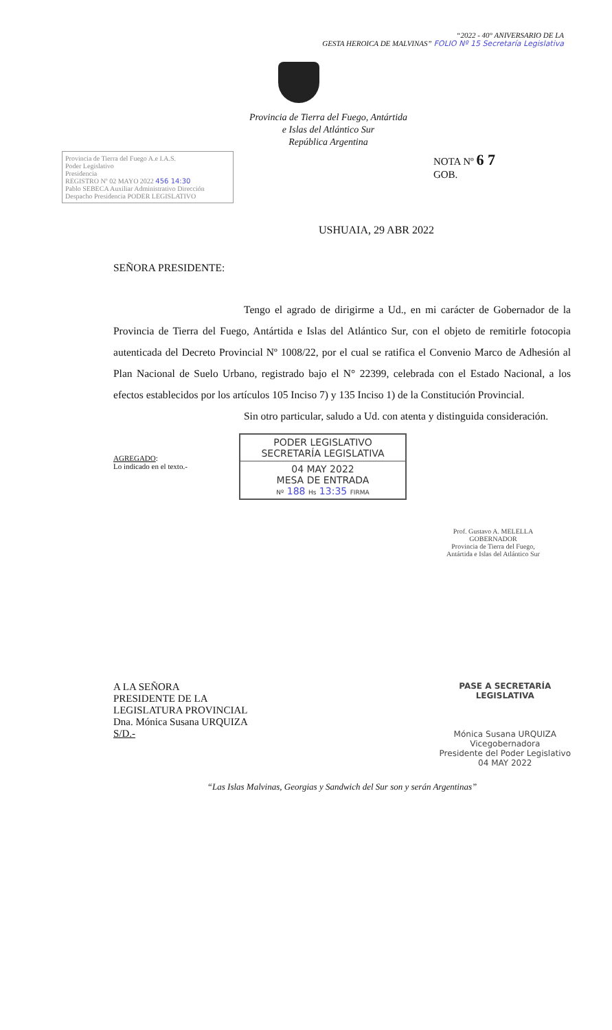“2022 - 40° ANIVERSARIO DE LA
GESTA HEROICA DE MALVINAS” FOLIO Nº 15 Secretaría Legislativa
Provincia de Tierra del Fuego, Antártida
e Islas del Atlántico Sur
República Argentina
Provincia de Tierra del Fuego A.e I.A.S.
Poder Legislativo
Presidencia
REGISTRO Nº 02 MAYO 2022 456 14:30
Pablo SEBECA Auxiliar Administrativo Dirección Despacho Presidencia PODER LEGISLATIVO
NOTA Nº 6 7
GOB.
USHUAIA, 29 ABR 2022
SEÑORA PRESIDENTE:
Tengo el agrado de dirigirme a Ud., en mi carácter de Gobernador de la Provincia de Tierra del Fuego, Antártida e Islas del Atlántico Sur, con el objeto de remitirle fotocopia autenticada del Decreto Provincial Nº 1008/22, por el cual se ratifica el Convenio Marco de Adhesión al Plan Nacional de Suelo Urbano, registrado bajo el N° 22399, celebrada con el Estado Nacional, a los efectos establecidos por los artículos 105 Inciso 7) y 135 Inciso 1) de la Constitución Provincial.
Sin otro particular, saludo a Ud. con atenta y distinguida consideración.
AGREGADO:
Lo indicado en el texto.-
PODER LEGISLATIVO
SECRETARÍA LEGISLATIVA
04 MAY 2022
MESA DE ENTRADA
Nº 188 Hs 13:35 FIRMA
Prof. Gustavo A. MELELLA
GOBERNADOR
Provincia de Tierra del Fuego,
Antártida e Islas del Atlántico Sur
A LA SEÑORA
PRESIDENTE DE LA
LEGISLATURA PROVINCIAL
Dna. Mónica Susana URQUIZA
S/D.-
PASE A SECRETARÍA
LEGISLATIVA
Mónica Susana URQUIZA
Vicegobernadora
Presidente del Poder Legislativo
04 MAY 2022
“Las Islas Malvinas, Georgias y Sandwich del Sur son y serán Argentinas”